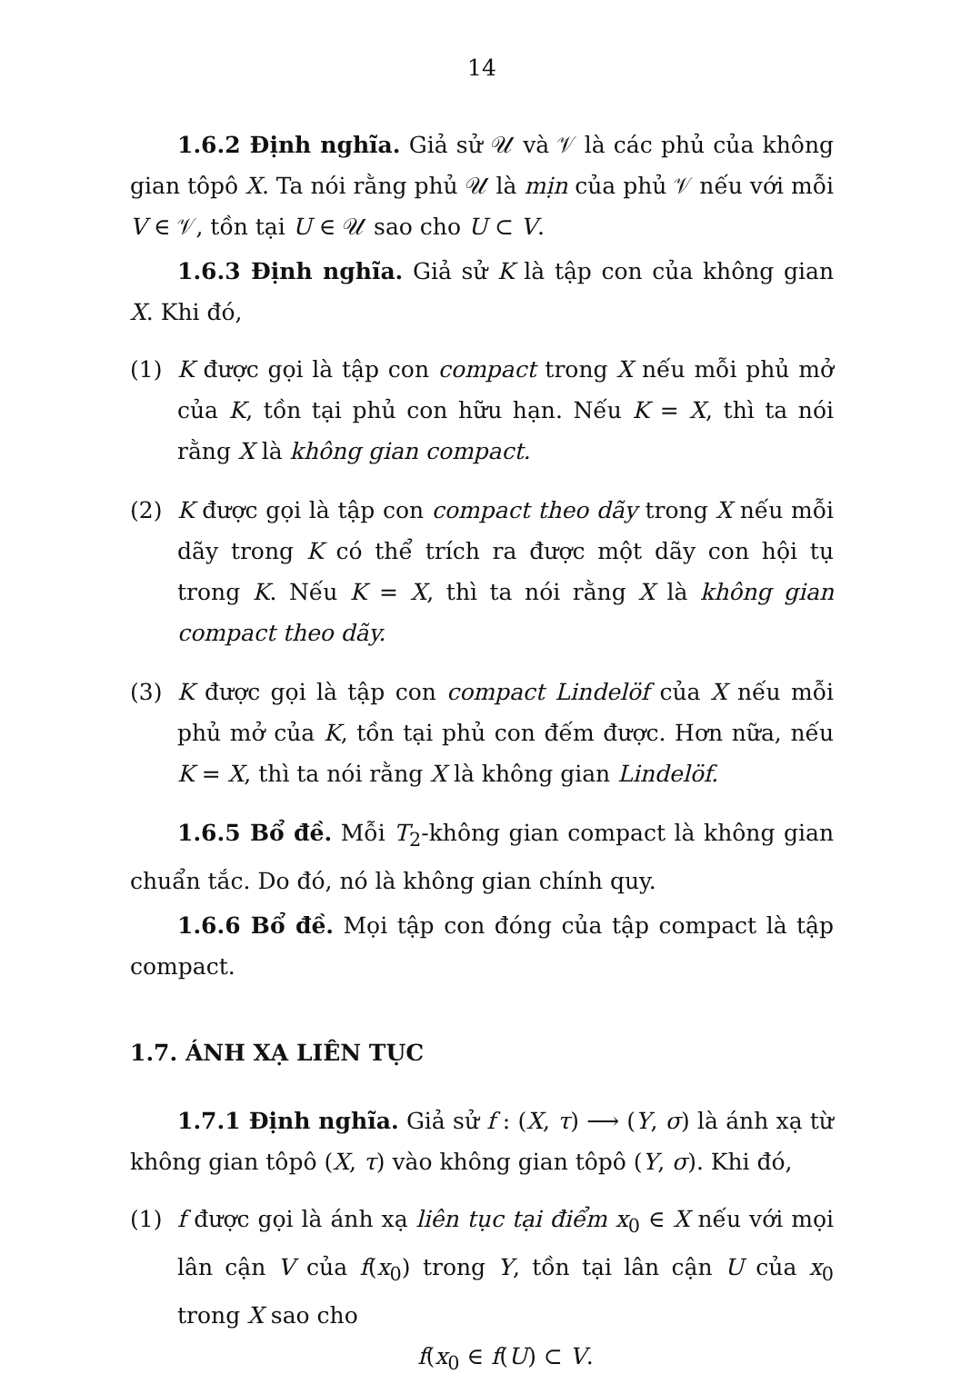14
1.6.2 Định nghĩa. Giả sử 𝒰 và 𝒱 là các phủ của không gian tôpô X. Ta nói rằng phủ 𝒰 là mịn của phủ 𝒱 nếu với mỗi V ∈ 𝒱, tồn tại U ∈ 𝒰 sao cho U ⊂ V.
1.6.3 Định nghĩa. Giả sử K là tập con của không gian X. Khi đó,
(1) K được gọi là tập con compact trong X nếu mỗi phủ mở của K, tồn tại phủ con hữu hạn. Nếu K = X, thì ta nói rằng X là không gian compact.
(2) K được gọi là tập con compact theo dãy trong X nếu mỗi dãy trong K có thể trích ra được một dãy con hội tụ trong K. Nếu K = X, thì ta nói rằng X là không gian compact theo dãy.
(3) K được gọi là tập con compact Lindelöf của X nếu mỗi phủ mở của K, tồn tại phủ con đếm được. Hơn nữa, nếu K = X, thì ta nói rằng X là không gian Lindelöf.
1.6.5 Bổ đề. Mỗi T<sub>2</sub>-không gian compact là không gian chuẩn tắc. Do đó, nó là không gian chính quy.
1.6.6 Bổ đề. Mọi tập con đóng của tập compact là tập compact.
1.7. ÁNH XẠ LIÊN TỤC
1.7.1 Định nghĩa. Giả sử f : (X, τ) ⟶ (Y, σ) là ánh xạ từ không gian tôpô (X, τ) vào không gian tôpô (Y, σ). Khi đó,
(1) f được gọi là ánh xạ liên tục tại điểm x<sub>0</sub> ∈ X nếu với mọi lân cận V của f(x<sub>0</sub>) trong Y, tồn tại lân cận U của x<sub>0</sub> trong X sao cho
f(x<sub>0</sub> ∈ f(U) ⊂ V.